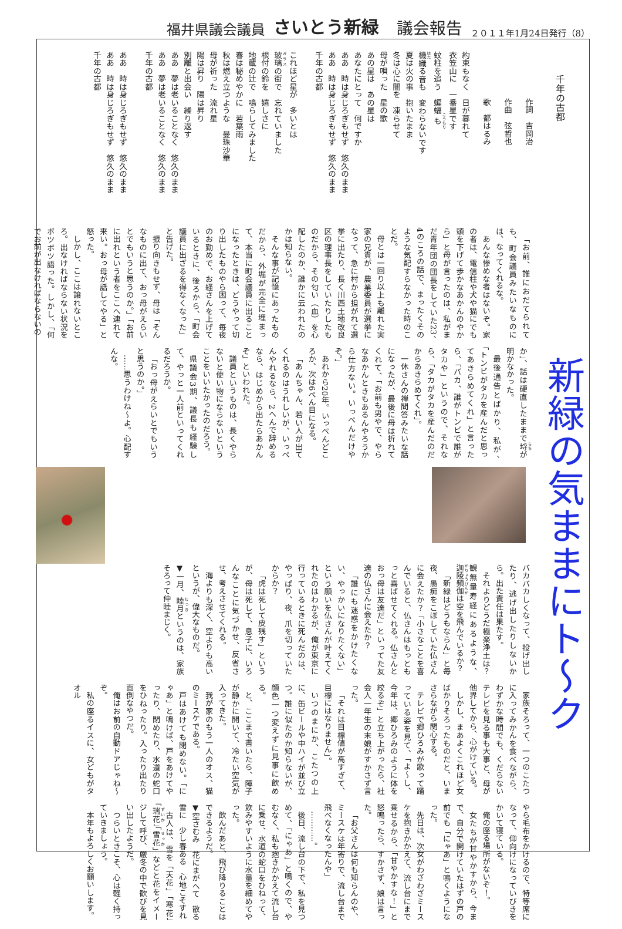福井県議会議員 さいとう新緑 議会報告 ２０１１年1月24日発行（8）
千年の古都
作詞　吉岡治
作曲　弦哲也
歌　都はるみ
約束もなく　日が暮れて
衣笠山に　一番星です
蚊柱を追う　蝙蝠も
機織る音も　変わらないです
夏は火の事　抱いたまま
冬は心に闇を　凍らせて
母が唄った　星の歌
あの星は　あの星は
あなたにとって　何ですか
ああ　時は身じろぎもせず　悠久のまま
ああ　時は身じろぎもせず　悠久のまま
千年の古都
これほど星が　多いとは
玻璃の街で　忘れていました
根付の鈴を　嬉しさに
地蔵の辻で　鳴らしてみました
春は秘めやかに　若葉雨
秋は燃え立つような　曼珠沙華
母が祈った　流れ星
陽は昇り　陽は昇り
別離と出会い　繰り返す
ああ　夢は老いることなく　悠久のまま
ああ　夢は老いることなく　悠久のまま
千年の古都
ああ　時は身じろぎもせず　悠久のまま
ああ　時は身じろぎもせず　悠久のまま
千年の古都
新緑の気ままにト～ク
「お前、誰におだてられても、町会議員みたいなものには、なってくれるな。
あんな惨めな者はないぞ。家の者は、電信柱や犬や猫にでも頭を下げて歩かなあかんのやから」と母が言ったのは、私がまだ青年団の団長をしていた23、4のころの話で、まったくそのような気配すらなかった時のことだ。
母とは一回り以上も離れた実家の兄貴が、農業委員が選挙になって、急に村から担がれて選挙に出たり、長く川西土地改良区の理事長をしていたりしたものだから、その匂い（血）を心配したのか、誰かに云われたのかは知らない。
そんな事が記憶にあったものだから、外堀が完全に埋まって、本当に町会議員に出ることになったときは、どうやって切り出したものやら困って、毎夜のお勤めで、お経さんを上げているときに、後ろから、「町会議員に出ざるを得なくなった」と告げた。
振り向きもせず、母は「そんなものに出て、おっ母がえらいとでもいうと思うのか。」「お前に出れという者をここへ連れて来い。おっ母が話してやる」と怒った。
しかし、ここは譲れないところ。出なければならない状況をボツボツ語った。しかし、「何でお前が出なければならないの
か」、話は硬直したままで埒が明かなかった。
最後通告とばかり、私が、「トンビがタカを産んだと思ってあきらめてくれ」と言ったら、「バカ、誰がトンビで誰がタカや」というので、それなら、「タカがタカを産んだのだからあきらめてくれ」。
一休さんの禅問答みたいな話になったが、最後に母は折れてくれて、「お前も男やで、やらなあかんときもあるんやろうから仕方ない。いっぺんだけやぞ。」
あれから20年。いっぺんどころか、次は6ぺん目になる。
「あんちゃん、若い人が出てくれるのはうれしいが、いっぺんやれるなら、2へんで辞めるなら、はじめから出たらあかんぞ」といわれた。
議員というものは、長くやらないと使い物にならないということをいいたかったのだろう。
県議会3期、議長も経験して、やっと一人前といってくれるだろうか。
「おっ母がえらいとでもいうと思うのか。」
……思うわけね～よ。心配すんな。
バカバカしくなって、投げ出したり、逃げ出したりしないから。出た責任は果たす。
それよりどうだ極楽浄土は？観無量寿経にあるような、迦陵頻伽は空を飛んでいるか？
「新緑はどうもならん」と毎夜、愚痴をこぼしていた仏さんに会えたか？「小さなことを喜んでいると、仏さんはもっともっと喜ばせてくれる。仏さんとおっ母は友達だ」といってた友達の仏さんに会えたか？
「誰にも迷惑をかけたくない、やっかいになりたくない」という願いを仏さんが叶えてくれたのはわかるが、俺が東京に行っているときに死んだのは、やっぱり、夜、爪を切っていたからか？
「虎は死して皮残す」というが、母は死して、息子に、いろんなことに気づかせ、反省させ、考えさせてくれる。
海よりも深く、空よりも高いというが、偉大なものだ。
▼一月、睦月というのは、家族そろって仲睦まじく。
家族そろって、一つのこたつに入ってみかんを食べながら、わずかな時間でも、くだらないテレビを見る事も大事と、母が他界してから、心がけている。
しかし、まあよくこれほど女ばかりそろったものだと、いまさらながら関心する。
テレビで郷ひろみが歌って踊っている姿を見て、「よ～し、今年は、郷ひろみのように体を絞るぞ」と立ち上がったら、社会人一年生の末娘がすかさず言った。
「それは目標値が高すぎて、目標にはなりません」。
いつのまにか、こたつの上に、缶ビールや中ハイが並び立つ。誰に似たのか知らないが、顔色一つ変えずに見事に飲める。
と、ここまで書いたら、障子が静かに開いて、冷たい空気が入ってきた。
我が家のもう一人のオス、猫のミースケである。
戸はあけても閉めない。「にゃあ」と鳴けば、戸をあけてやったり、閉めたり、水道の蛇口をひねったり。入ったり出たり面倒なやつだ。
俺はお前の自動ドアじゃね～ぞ。
私の座るイスに、女どもがタオル
やら毛布をかけるので、特等席になって、仰向けになっていびきをかいて寝ている。
俺の座る場所がないぞ！。
女たちが甘やかすから、今まで、自分で開けていたはずの戸の前でも「にゃあ」と鳴くようになった。
先日は、次女がわざわざミースケを抱きかかえて、流し台にまで乗せるから、「甘やかすな！」と怒鳴ったら、すかさず、娘は言った。
「お父さんは何も知らんのや、ミースケは年寄りで、流し台まで飛べなくなったんや」
…………。
後日、流し台の下で、私を見つめて、「にゃあ」と鳴くので、やむなく、私も抱きかかえて流し台に乗せ、水道の蛇口をひねって、飲みやすいように水量を細めてやった。
飲んだあと、飛び降りることはできるようだ。
▼空さむみ　花にまがへて　散る雪に　少し春ある　心地こそすれ
古人は、雪を「天花」「寒花」「瑞花」「雪花」などと花をイメージして呼び、厳冬の中で歓びを見い出したようだ。
つらいときこそ、心は軽く持っていきましょう。
本年もよろしくお願いします。